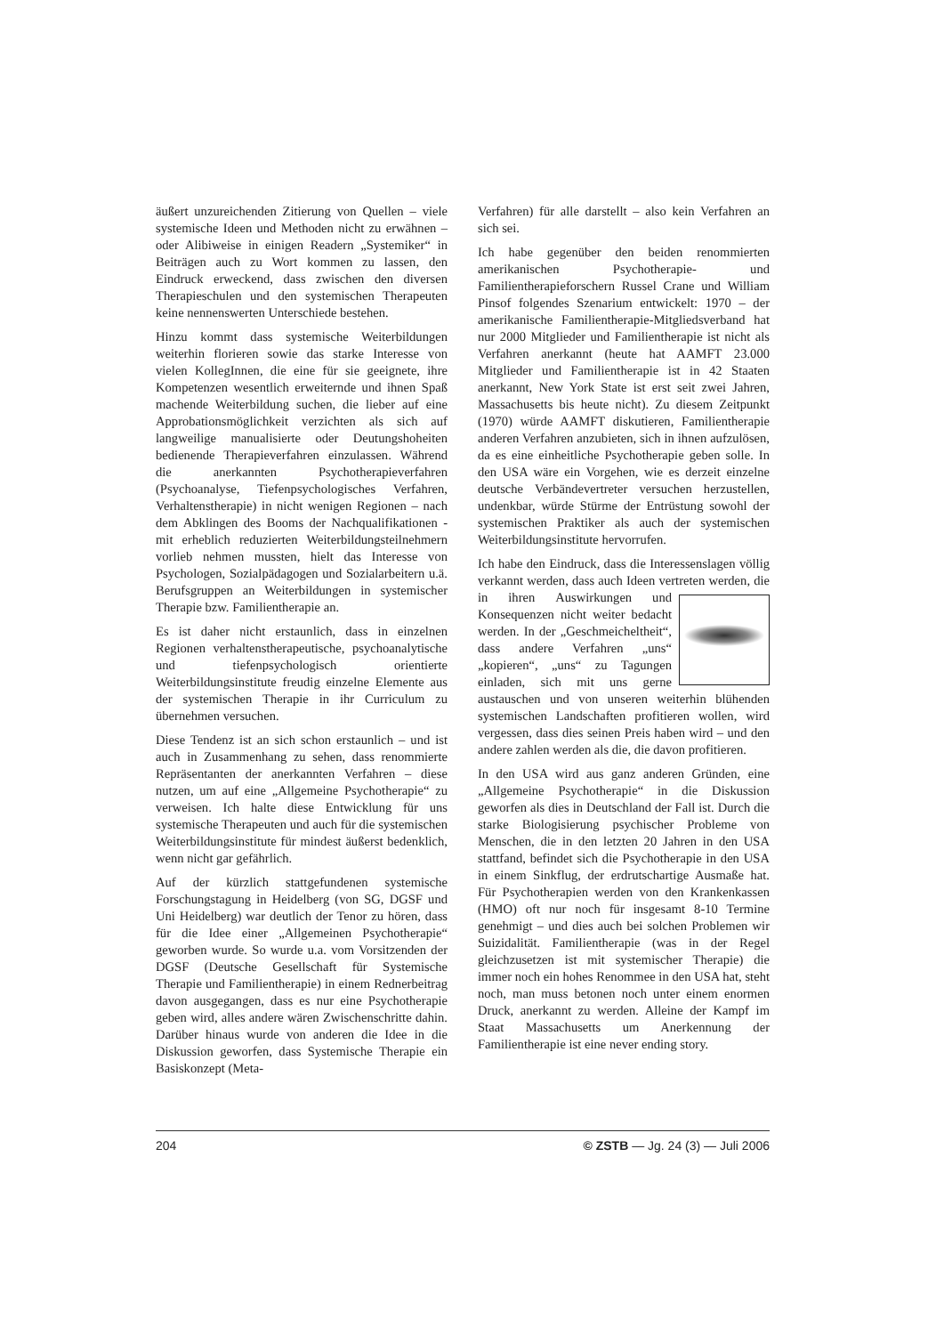äußert unzureichenden Zitierung von Quellen – viele systemische Ideen und Methoden nicht zu erwähnen – oder Alibiweise in einigen Readern „Systemiker“ in Beiträgen auch zu Wort kommen zu lassen, den Eindruck erweckend, dass zwischen den diversen Therapieschulen und den systemischen Therapeuten keine nennenswerten Unterschiede bestehen.
Hinzu kommt dass systemische Weiterbildungen weiterhin florieren sowie das starke Interesse von vielen KollegInnen, die eine für sie geeignete, ihre Kompetenzen wesentlich erweiternde und ihnen Spaß machende Weiterbildung suchen, die lieber auf eine Approbationsmöglichkeit verzichten als sich auf langweilige manualisierte oder Deutungshoheiten bedienende Therapieverfahren einzulassen. Während die anerkannten Psychotherapieverfahren (Psychoanalyse, Tiefenpsychologisches Verfahren, Verhaltenstherapie) in nicht wenigen Regionen – nach dem Abklingen des Booms der Nachqualifikationen - mit erheblich reduzierten Weiterbildungsteilnehmern vorlieb nehmen mussten, hielt das Interesse von Psychologen, Sozialpädagogen und Sozialarbeitern u.ä. Berufsgruppen an Weiterbildungen in systemischer Therapie bzw. Familientherapie an.
Es ist daher nicht erstaunlich, dass in einzelnen Regionen verhaltenstherapeutische, psychoanalytische und tiefenpsychologisch orientierte Weiterbildungsinstitute freudig einzelne Elemente aus der systemischen Therapie in ihr Curriculum zu übernehmen versuchen.
Diese Tendenz ist an sich schon erstaunlich – und ist auch in Zusammenhang zu sehen, dass renommierte Repräsentanten der anerkannten Verfahren – diese nutzen, um auf eine „Allgemeine Psychotherapie“ zu verweisen. Ich halte diese Entwicklung für uns systemische Therapeuten und auch für die systemischen Weiterbildungsinstitute für mindest äußerst bedenklich, wenn nicht gar gefährlich.
Auf der kürzlich stattgefundenen systemische Forschungstagung in Heidelberg (von SG, DGSF und Uni Heidelberg) war deutlich der Tenor zu hören, dass für die Idee einer „Allgemeinen Psychotherapie“ geworben wurde. So wurde u.a. vom Vorsitzenden der DGSF (Deutsche Gesellschaft für Systemische Therapie und Familientherapie) in einem Rednerbeitrag davon ausgegangen, dass es nur eine Psychotherapie geben wird, alles andere wären Zwischenschritte dahin. Darüber hinaus wurde von anderen die Idee in die Diskussion geworfen, dass Systemische Therapie ein Basiskonzept (Meta-
Verfahren) für alle darstellt – also kein Verfahren an sich sei.
Ich habe gegenüber den beiden renommierten amerikanischen Psychotherapie- und Familientherapieforschern Russel Crane und William Pinsof folgendes Szenarium entwickelt: 1970 – der amerikanische Familientherapie-Mitgliedsverband hat nur 2000 Mitglieder und Familientherapie ist nicht als Verfahren anerkannt (heute hat AAMFT 23.000 Mitglieder und Familientherapie ist in 42 Staaten anerkannt, New York State ist erst seit zwei Jahren, Massachusetts bis heute nicht). Zu diesem Zeitpunkt (1970) würde AAMFT diskutieren, Familientherapie anderen Verfahren anzubieten, sich in ihnen aufzulösen, da es eine einheitliche Psychotherapie geben solle. In den USA wäre ein Vorgehen, wie es derzeit einzelne deutsche Verbändevertreter versuchen herzustellen, undenkbar, würde Stürme der Entrüstung sowohl der systemischen Praktiker als auch der systemischen Weiterbildungsinstitute hervorrufen.
Ich habe den Eindruck, dass die Interessenslagen völlig verkannt werden, dass auch Ideen vertreten werden, die in ihren Auswirkungen und Konsequenzen nicht weiter bedacht werden. In der „Geschmeicheltheit“, dass andere Verfahren „uns“ „kopieren“, „uns“ zu Tagungen einladen, sich mit uns gerne austauschen und von unseren weiterhin blühenden systemischen Landschaften profitieren wollen, wird vergessen, dass dies seinen Preis haben wird – und den andere zahlen werden als die, die davon profitieren.
In den USA wird aus ganz anderen Gründen, eine „Allgemeine Psychotherapie“ in die Diskussion geworfen als dies in Deutschland der Fall ist. Durch die starke Biologisierung psychischer Probleme von Menschen, die in den letzten 20 Jahren in den USA stattfand, befindet sich die Psychotherapie in den USA in einem Sinkflug, der erdrutschartige Ausmaße hat. Für Psychotherapien werden von den Krankenkassen (HMO) oft nur noch für insgesamt 8-10 Termine genehmigt – und dies auch bei solchen Problemen wir Suizidalität. Familientherapie (was in der Regel gleichzusetzen ist mit systemischer Therapie) die immer noch ein hohes Renommee in den USA hat, steht noch, man muss betonen noch unter einem enormen Druck, anerkannt zu werden. Alleine der Kampf im Staat Massachusetts um Anerkennung der Familientherapie ist eine never ending story.
204 © ZSTB — Jg. 24 (3) — Juli 2006